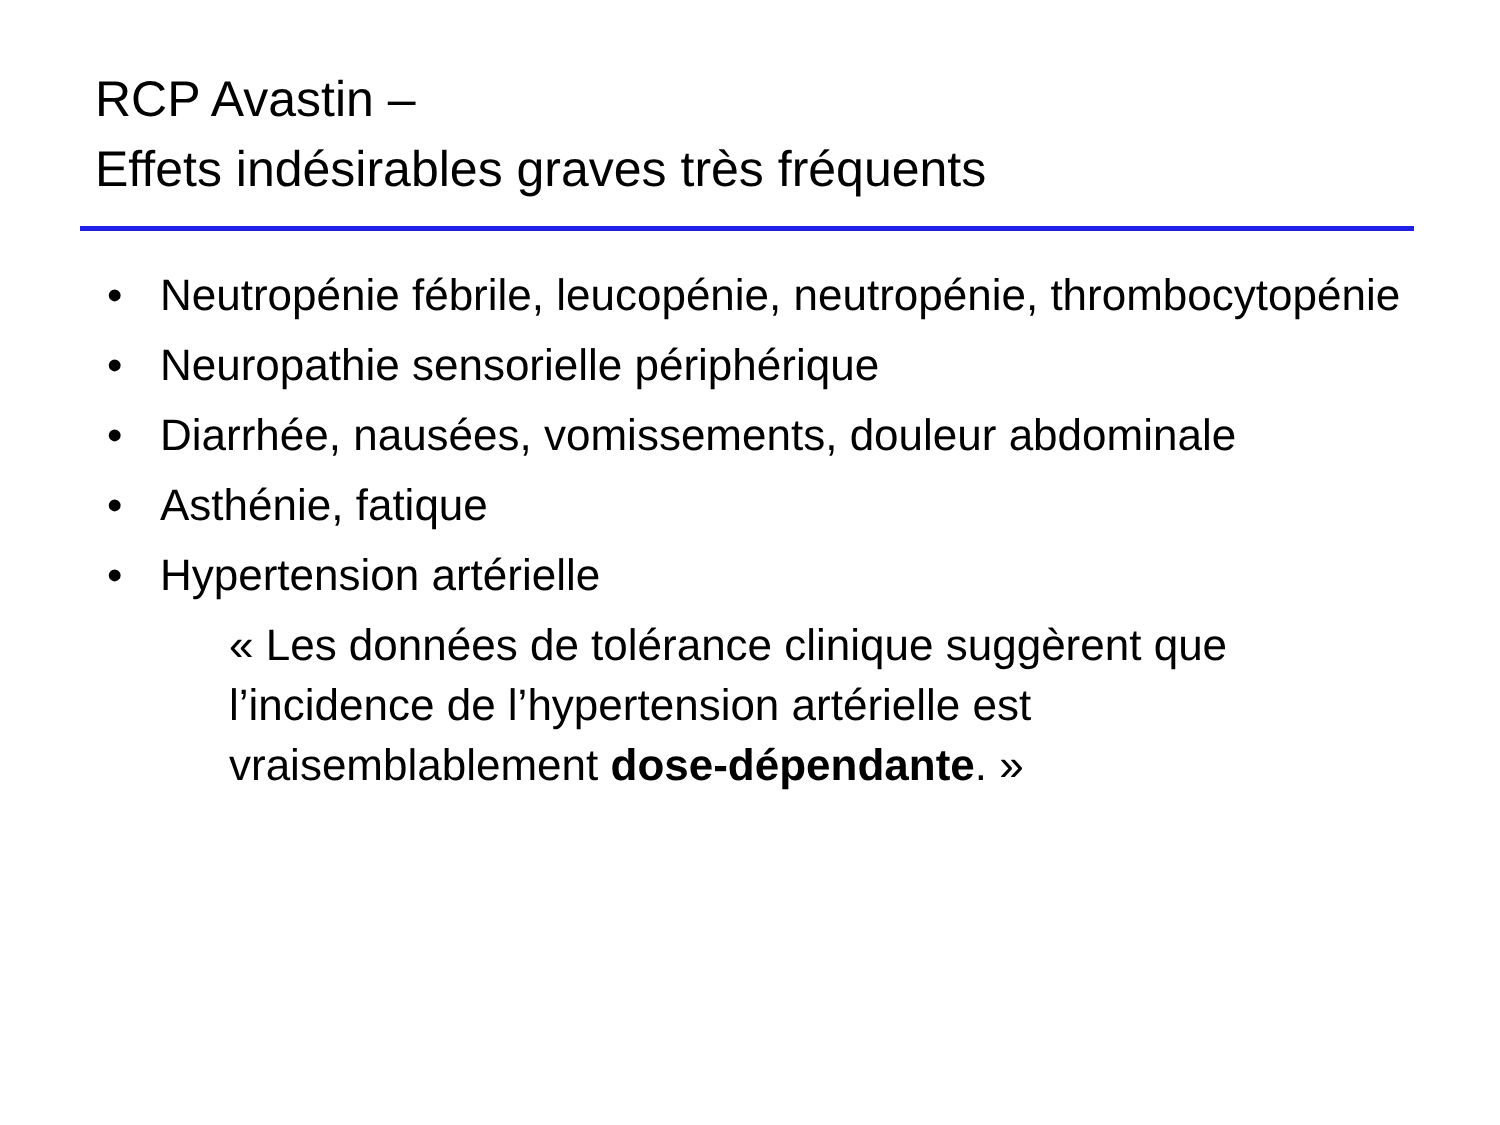RCP Avastin –
Effets indésirables graves très fréquents
• Neutropénie fébrile, leucopénie, neutropénie, thrombocytopénie
• Neuropathie sensorielle périphérique
• Diarrhée, nausées, vomissements, douleur abdominale
• Asthénie, fatique
• Hypertension artérielle
« Les données de tolérance clinique suggèrent que l’incidence de l’hypertension artérielle est vraisemblablement dose-dépendante. »